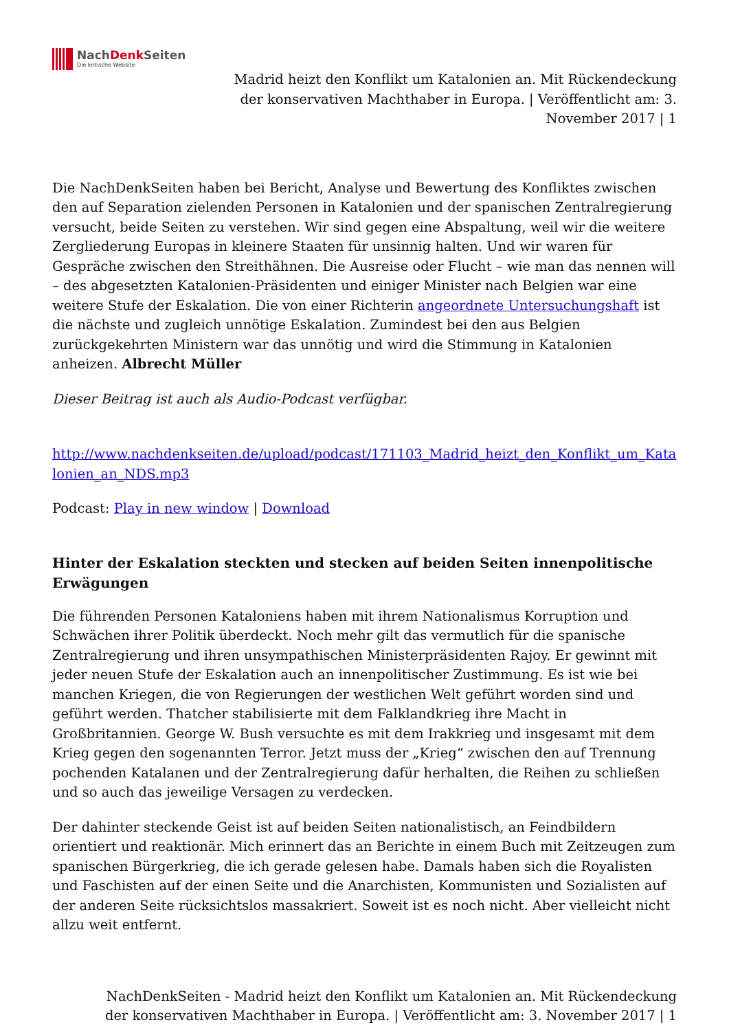NachDenk Seiten
Die kritische Website
Madrid heizt den Konflikt um Katalonien an. Mit Rückendeckung der konservativen Machthaber in Europa. | Veröffentlicht am: 3. November 2017 | 1
Die NachDenkSeiten haben bei Bericht, Analyse und Bewertung des Konfliktes zwischen den auf Separation zielenden Personen in Katalonien und der spanischen Zentralregierung versucht, beide Seiten zu verstehen. Wir sind gegen eine Abspaltung, weil wir die weitere Zergliederung Europas in kleinere Staaten für unsinnig halten. Und wir waren für Gespräche zwischen den Streithähnen. Die Ausreise oder Flucht – wie man das nennen will – des abgesetzten Katalonien-Präsidenten und einiger Minister nach Belgien war eine weitere Stufe der Eskalation. Die von einer Richterin angeordnete Untersuchungshaft ist die nächste und zugleich unnötige Eskalation. Zumindest bei den aus Belgien zurückgekehrten Ministern war das unnötig und wird die Stimmung in Katalonien anheizen. Albrecht Müller
Dieser Beitrag ist auch als Audio-Podcast verfügbar.
http://www.nachdenkseiten.de/upload/podcast/171103_Madrid_heizt_den_Konflikt_um_Katalonien_an_NDS.mp3
Podcast: Play in new window | Download
Hinter der Eskalation steckten und stecken auf beiden Seiten innenpolitische Erwägungen
Die führenden Personen Kataloniens haben mit ihrem Nationalismus Korruption und Schwächen ihrer Politik überdeckt. Noch mehr gilt das vermutlich für die spanische Zentralregierung und ihren unsympathischen Ministerpräsidenten Rajoy. Er gewinnt mit jeder neuen Stufe der Eskalation auch an innenpolitischer Zustimmung. Es ist wie bei manchen Kriegen, die von Regierungen der westlichen Welt geführt worden sind und geführt werden. Thatcher stabilisierte mit dem Falklandkrieg ihre Macht in Großbritannien. George W. Bush versuchte es mit dem Irakkrieg und insgesamt mit dem Krieg gegen den sogenannten Terror. Jetzt muss der „Krieg“ zwischen den auf Trennung pochenden Katalanen und der Zentralregierung dafür herhalten, die Reihen zu schließen und so auch das jeweilige Versagen zu verdecken.
Der dahinter steckende Geist ist auf beiden Seiten nationalistisch, an Feindbildern orientiert und reaktionär. Mich erinnert das an Berichte in einem Buch mit Zeitzeugen zum spanischen Bürgerkrieg, die ich gerade gelesen habe. Damals haben sich die Royalisten und Faschisten auf der einen Seite und die Anarchisten, Kommunisten und Sozialisten auf der anderen Seite rücksichtslos massakriert. Soweit ist es noch nicht. Aber vielleicht nicht allzu weit entfernt.
NachDenkSeiten - Madrid heizt den Konflikt um Katalonien an. Mit Rückendeckung der konservativen Machthaber in Europa. | Veröffentlicht am: 3. November 2017 | 1